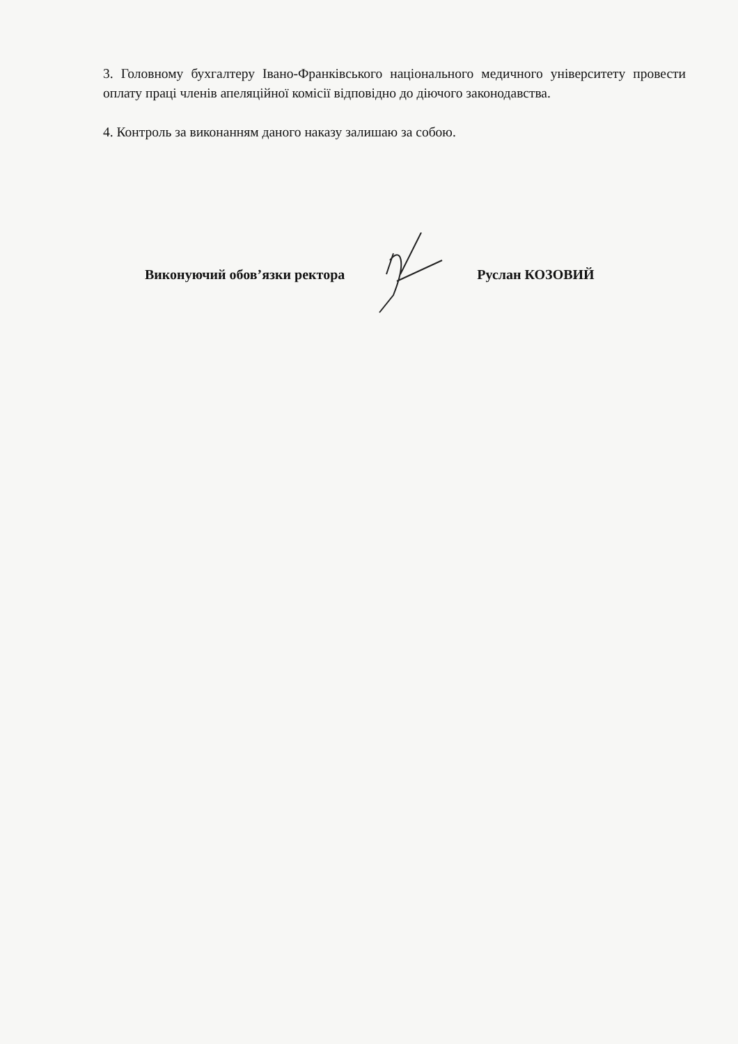3. Головному бухгалтеру Івано-Франківського національного медичного університету провести оплату праці членів апеляційної комісії відповідно до діючого законодавства.
4. Контроль за виконанням даного наказу залишаю за собою.
Виконуючий обов’язки ректора Руслан КОЗОВИЙ